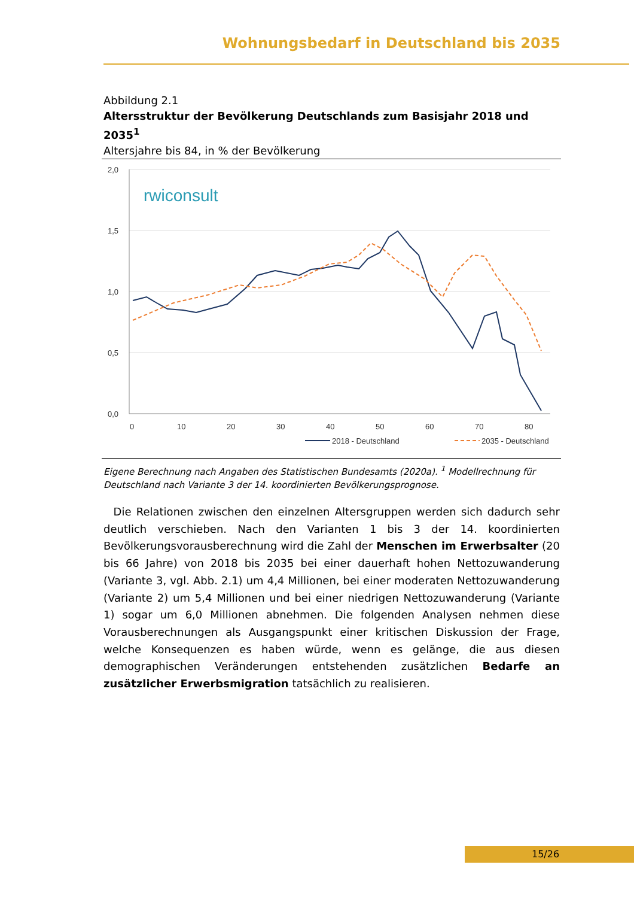Wohnungsbedarf in Deutschland bis 2035
Abbildung 2.1
Altersstruktur der Bevölkerung Deutschlands zum Basisjahr 2018 und 2035<sup>1</sup>
Altersjahre bis 84, in % der Bevölkerung
2,0
1,5
1,0
0,5
0,0
0
10
20
30
40
50
60
70
80
rwiconsult
2018 - Deutschland
2035 - Deutschland
Eigene Berechnung nach Angaben des Statistischen Bundesamts (2020a). <sup>1</sup> Modellrechnung für Deutsch­land nach Variante 3 der 14. koordinierten Bevölkerungsprognose.
Die Relationen zwischen den einzelnen Altersgruppen werden sich dadurch sehr deutlich verschieben. Nach den Varianten 1 bis 3 der 14. koordinierten Bevölkerungsvorausberechnung wird die Zahl der Menschen im Erwerbsalter (20 bis 66 Jahre) von 2018 bis 2035 bei einer dauerhaft hohen Nettozuwanderung (Variante 3, vgl. Abb. 2.1) um 4,4 Millionen, bei einer moderaten Nettozuwanderung (Variante 2) um 5,4 Millionen und bei einer niedrigen Nettozuwanderung (Variante 1) sogar um 6,0 Millionen abnehmen. Die folgenden Analysen nehmen diese Vorausberechnungen als Ausgangspunkt einer kritischen Diskussion der Frage, welche Konsequenzen es haben würde, wenn es gelänge, die aus diesen demographischen Veränderungen entstehenden zusätzlichen Bedarfe an zusätzlicher Erwerbsmigration tatsächlich zu realisieren.
15/26